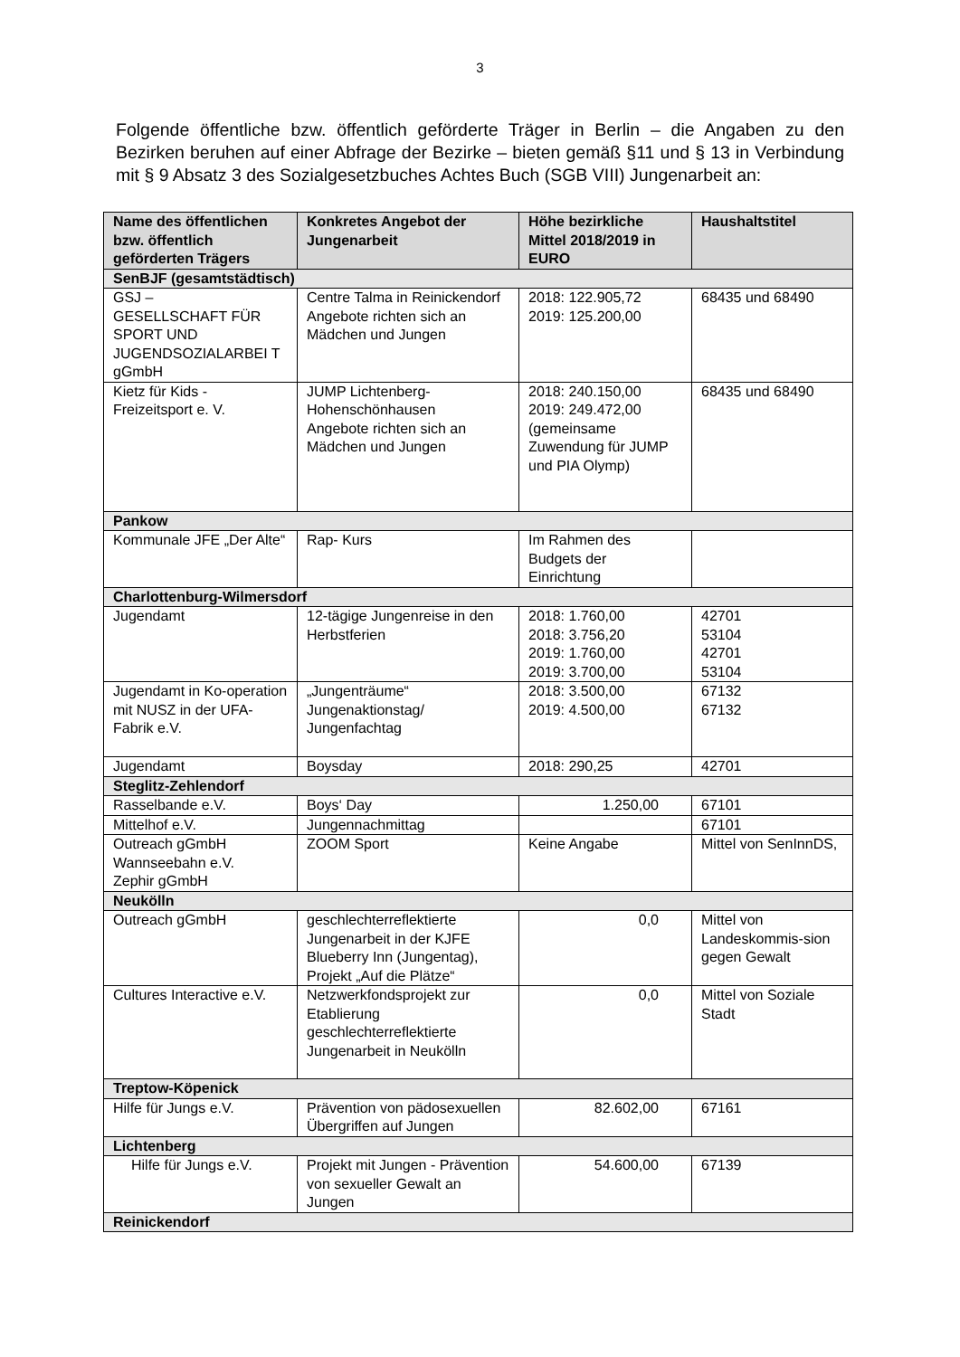3
Folgende öffentliche bzw. öffentlich geförderte Träger in Berlin – die Angaben zu den Bezirken beruhen auf einer Abfrage der Bezirke – bieten gemäß §11 und § 13 in Verbindung mit § 9 Absatz 3 des Sozialgesetzbuches Achtes Buch (SGB VIII) Jungenarbeit an:
| Name des öffentlichen bzw. öffentlich geförderten Trägers | Konkretes Angebot der Jungenarbeit | Höhe bezirkliche Mittel 2018/2019 in EURO | Haushaltstitel |
| --- | --- | --- | --- |
| SenBJF (gesamtstädtisch) | | | |
| GSJ – GESELLSCHAFT FÜR SPORT UND JUGENDSOZIALARBEI T gGmbH | Centre Talma in Reinickendorf Angebote richten sich an Mädchen und Jungen | 2018: 122.905,72 2019: 125.200,00 | 68435 und 68490 |
| Kietz für Kids - Freizeitsport e. V. | JUMP Lichtenberg-Hohenschönhausen Angebote richten sich an Mädchen und Jungen | 2018: 240.150,00 2019: 249.472,00 (gemeinsame Zuwendung für JUMP und PIA Olymp) | 68435 und 68490 |
| Pankow | | | |
| Kommunale JFE „Der Alte“ | Rap- Kurs | Im Rahmen des Budgets der Einrichtung | |
| Charlottenburg-Wilmersdorf | | | |
| Jugendamt | 12-tägige Jungenreise in den Herbstferien | 2018: 1.760,00 2018: 3.756,20 2019: 1.760,00 2019: 3.700,00 | 42701 53104 42701 53104 |
| Jugendamt in Ko-operation mit NUSZ in der UFA-Fabrik e.V. | „Jungenträume“ Jungenaktionstag/ Jungenfachtag | 2018: 3.500,00 2019: 4.500,00 | 67132 67132 |
| Jugendamt | Boysday | 2018: 290,25 | 42701 |
| Steglitz-Zehlendorf | | | |
| Rasselbande e.V. | Boys‘ Day | 1.250,00 | 67101 |
| Mittelhof e.V. | Jungennachmittag | | 67101 |
| Outreach gGmbH Wannseebahn e.V. Zephir gGmbH | ZOOM Sport | Keine Angabe | Mittel von SenInnDS, |
| Neukölln | | | |
| Outreach gGmbH | geschlechterreflektierte Jungenarbeit in der KJFE Blueberry Inn (Jungentag), Projekt „Auf die Plätze“ | 0,0 | Mittel von Landeskommis-sion gegen Gewalt |
| Cultures Interactive e.V. | Netzwerkfondsprojekt zur Etablierung geschlechterreflektierte Jungenarbeit in Neukölln | 0,0 | Mittel von Soziale Stadt |
| Treptow-Köpenick | | | |
| Hilfe für Jungs e.V. | Prävention von pädosexuellen Übergriffen auf Jungen | 82.602,00 | 67161 |
| Lichtenberg | | | |
| Hilfe für Jungs e.V. | Projekt mit Jungen - Prävention von sexueller Gewalt an Jungen | 54.600,00 | 67139 |
| Reinickendorf | | | |